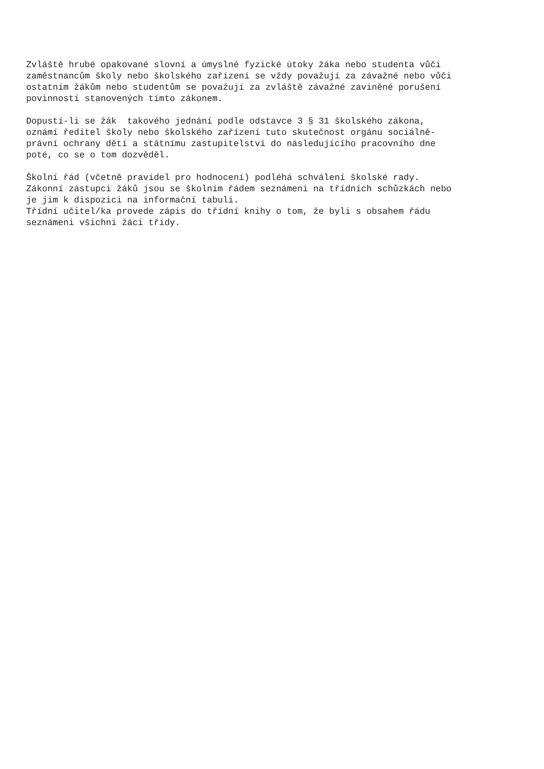Zvláště hrubé opakované slovní a úmyslné fyzické útoky žáka nebo studenta vůči zaměstnancům školy nebo školského zařízení se vždy považují za závažné nebo vůči ostatním žákům nebo studentům se považují za zvláště závažné zaviněné porušení povinností stanovených tímto zákonem.
Dopustí-li se žák takového jednání podle odstavce 3 § 31 školského zákona, oznámí ředitel školy nebo školského zařízení tuto skutečnost orgánu sociálně- právní ochrany dětí a státnímu zastupitelství do následujícího pracovního dne poté, co se o tom dozvěděl.
Školní řád (včetně pravidel pro hodnocení) podléhá schválení školské rady. Zákonní zástupci žáků jsou se školním řádem seznámeni na třídních schůzkách nebo je jim k dispozici na informační tabuli. Třídní učitel/ka provede zápis do třídní knihy o tom, že byli s obsahem řádu seznámeni všichni žáci třídy.